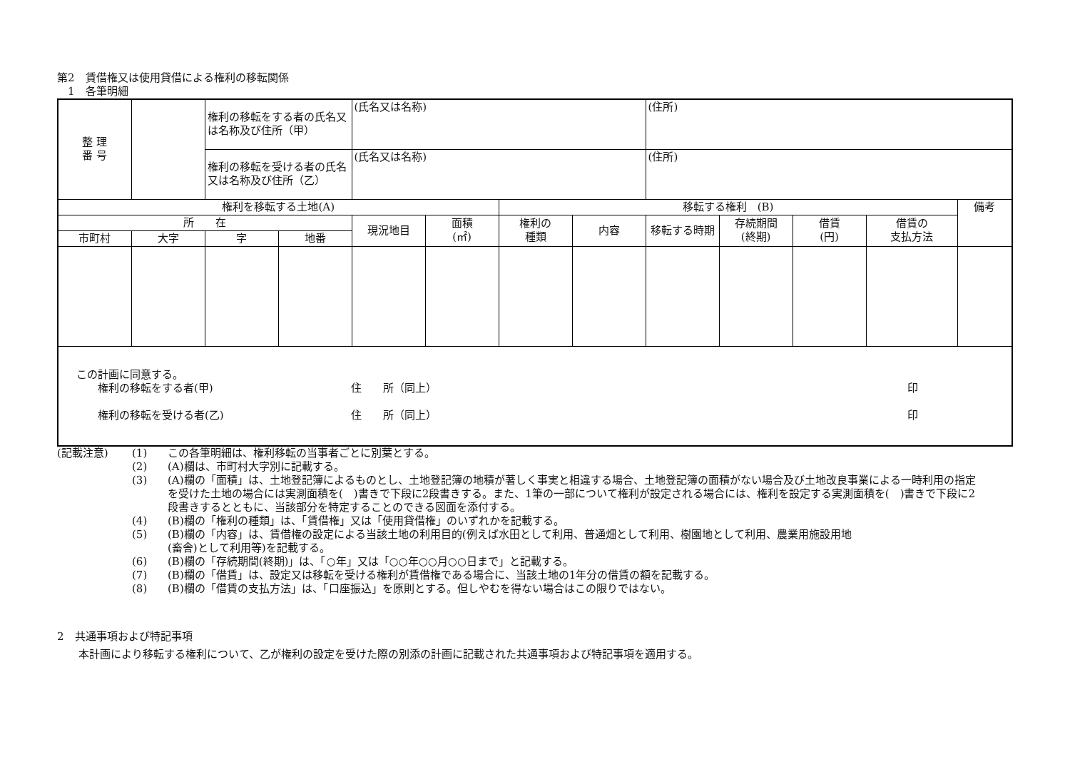第2　賃借権又は使用貸借による権利の移転関係
　1　各筆明細
| 整 理 番 号 | | 権利の移転をする者の氏名又は名称及び住所（甲） | | (氏名又は名称) | | | | (住所) | | | | |
| | | 権利の移転を受ける者の氏名又は名称及び住所（乙） | | (氏名又は名称) | | | | (住所) | | | | |
| 権利を移転する土地(A) | | | | | | 移転する権利 (B) | | | | | | 備考 |
| 所 在 | | | | 現況地目 | 面積 (㎡) | 権利の 種類 | 内容 | 移転する時期 | 存続期間 (終期) | 借賃 (円) | 借賃の 支払方法 | |
| 市町村 | 大字 | 字 | 地番 | | | | | | | | | |
| この計画に同意する。 権利の移転をする者(甲) 住 所（同上） 印 権利の移転を受ける者(乙) 住 所（同上） 印 | | | | | | | | | | | | |
| (記載注意) | (1) | この各筆明細は、権利移転の当事者ごとに別葉とする。 |
| | (2) | (A)欄は、市町村大字別に記載する。 |
| | (3) | (A)欄の「面積」は、土地登記簿によるものとし、土地登記簿の地積が著しく事実と相違する場合、土地登記簿の面積がない場合及び土地改良事業による一時利用の指定を受けた土地の場合には実測面積を( )書きで下段に2段書きする。また、1筆の一部について権利が設定される場合には、権利を設定する実測面積を( )書きで下段に2段書きするとともに、当該部分を特定することのできる図面を添付する。 |
| | (4) | (B)欄の「権利の種類」は、「賃借権」又は「使用貸借権」のいずれかを記載する。 |
| | (5) | (B)欄の「内容」は、賃借権の設定による当該土地の利用目的(例えば水田として利用、普通畑として利用、樹園地として利用、農業用施設用地 (畜舎)として利用等)を記載する。 |
| | (6) | (B)欄の「存続期間(終期)」は、「○年」又は「○○年○○月○○日まで」と記載する。 |
| | (7) | (B)欄の「借賃」は、設定又は移転を受ける権利が賃借権である場合に、当該土地の1年分の借賃の額を記載する。 |
| | (8) | (B)欄の「借賃の支払方法」は、「口座振込」を原則とする。但しやむを得ない場合はこの限りではない。 |
2　共通事項および特記事項
　　本計画により移転する権利について、乙が権利の設定を受けた際の別添の計画に記載された共通事項および特記事項を適用する。